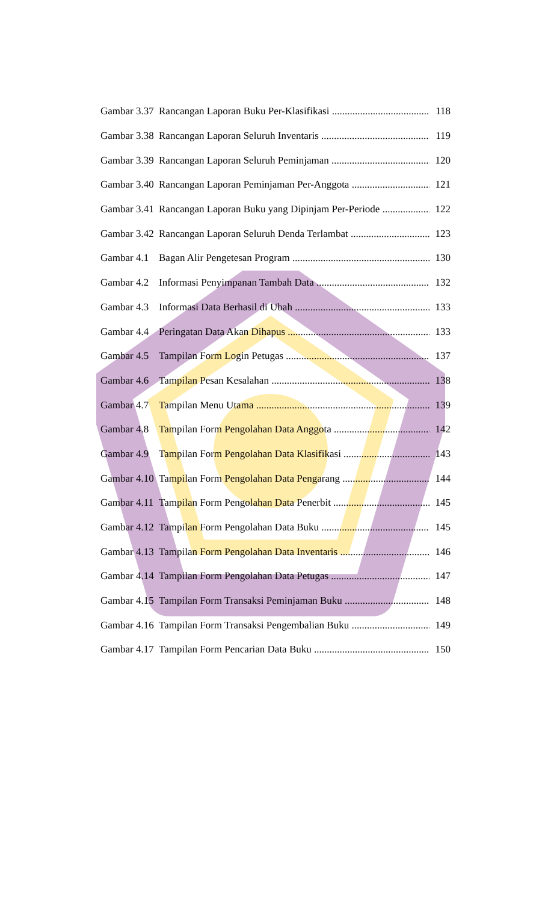Gambar 3.37 Rancangan Laporan Buku Per-Klasifikasi 118
Gambar 3.38 Rancangan Laporan Seluruh Inventaris 119
Gambar 3.39 Rancangan Laporan Seluruh Peminjaman 120
Gambar 3.40 Rancangan Laporan Peminjaman Per-Anggota 121
Gambar 3.41 Rancangan Laporan Buku yang Dipinjam Per-Periode 122
Gambar 3.42 Rancangan Laporan Seluruh Denda Terlambat 123
Gambar 4.1 Bagan Alir Pengetesan Program 130
Gambar 4.2 Informasi Penyimpanan Tambah Data 132
Gambar 4.3 Informasi Data Berhasil di Ubah 133
Gambar 4.4 Peringatan Data Akan Dihapus 133
Gambar 4.5 Tampilan Form Login Petugas 137
Gambar 4.6 Tampilan Pesan Kesalahan 138
Gambar 4.7 Tampilan Menu Utama 139
Gambar 4.8 Tampilan Form Pengolahan Data Anggota 142
Gambar 4.9 Tampilan Form Pengolahan Data Klasifikasi 143
Gambar 4.10 Tampilan Form Pengolahan Data Pengarang 144
Gambar 4.11 Tampilan Form Pengolahan Data Penerbit 145
Gambar 4.12 Tampilan Form Pengolahan Data Buku 145
Gambar 4.13 Tampilan Form Pengolahan Data Inventaris 146
Gambar 4.14 Tampilan Form Pengolahan Data Petugas 147
Gambar 4.15 Tampilan Form Transaksi Peminjaman Buku 148
Gambar 4.16 Tampilan Form Transaksi Pengembalian Buku 149
Gambar 4.17 Tampilan Form Pencarian Data Buku 150